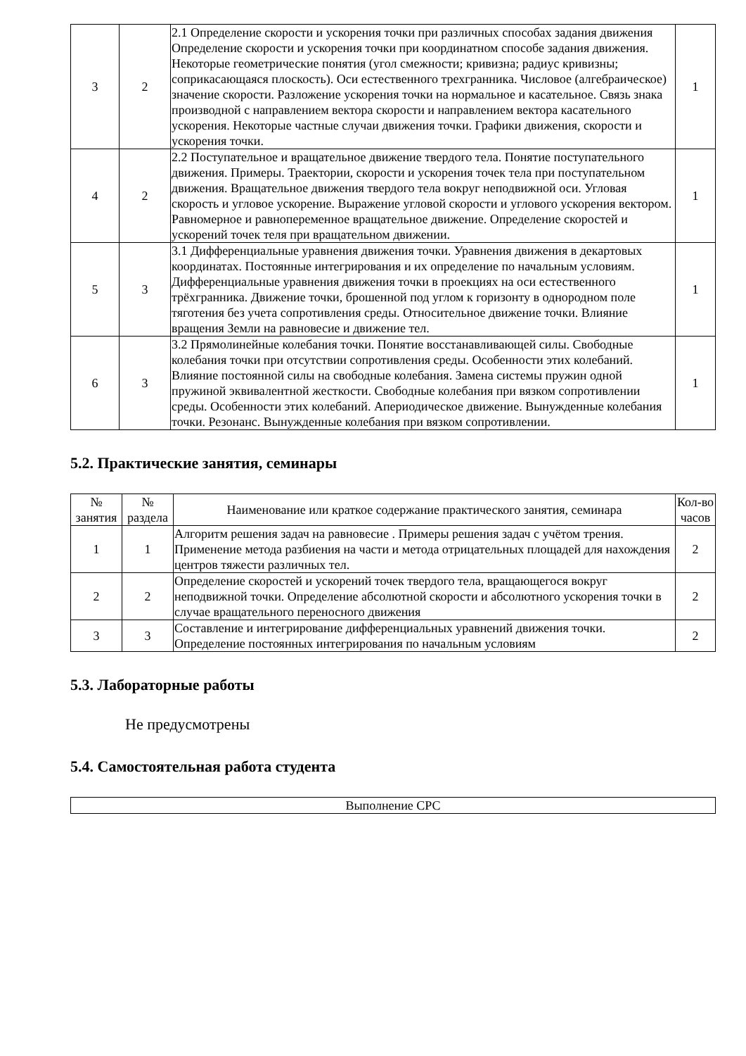| 3 | 2 | 2.1 Определение скорости и ускорения точки при различных способах задания движения Определение скорости и ускорения точки при координатном способе задания движения. Некоторые геометрические понятия (угол смежности; кривизна; радиус кривизны; соприкасающаяся плоскость). Оси естественного трехгранника. Числовое (алгебраическое) значение скорости. Разложение ускорения точки на нормальное и касательное. Связь знака производной с направлением вектора скорости и направлением вектора касательного ускорения. Некоторые частные случаи движения точки. Графики движения, скорости и ускорения точки. | 1 |
| 4 | 2 | 2.2 Поступательное и вращательное движение твердого тела. Понятие поступательного движения. Примеры. Траектории, скорости и ускорения точек тела при поступательном движения. Вращательное движения твердого тела вокруг неподвижной оси. Угловая скорость и угловое ускорение. Выражение угловой скорости и углового ускорения вектором. Равномерное и равнопеременное вращательное движение. Определение скоростей и ускорений точек теля при вращательном движении. | 1 |
| 5 | 3 | 3.1 Дифференциальные уравнения движения точки. Уравнения движения в декартовых координатах. Постоянные интегрирования и их определение по начальным условиям. Дифференциальные уравнения движения точки в проекциях на оси естественного трёхгранника. Движение точки, брошенной под углом к горизонту в однородном поле тяготения без учета сопротивления среды. Относительное движение точки. Влияние вращения Земли на равновесие и движение тел. | 1 |
| 6 | 3 | 3.2 Прямолинейные колебания точки. Понятие восстанавливающей силы. Свободные колебания точки при отсутствии сопротивления среды. Особенности этих колебаний. Влияние постоянной силы на свободные колебания. Замена системы пружин одной пружиной эквивалентной жесткости. Свободные колебания при вязком сопротивлении среды. Особенности этих колебаний. Апериодическое движение. Вынужденные колебания точки. Резонанс. Вынужденные колебания при вязком сопротивлении. | 1 |
5.2. Практические занятия, семинары
| № занятия | № раздела | Наименование или краткое содержание практического занятия, семинара | Кол-во часов |
| --- | --- | --- | --- |
| 1 | 1 | Алгоритм решения задач на равновесие . Примеры решения задач с учётом трения. Применение метода разбиения на части и метода отрицательных площадей для нахождения центров тяжести различных тел. | 2 |
| 2 | 2 | Определение скоростей и ускорений точек твердого тела, вращающегося вокруг неподвижной точки. Определение абсолютной скорости и абсолютного ускорения точки в случае вращательного переносного движения | 2 |
| 3 | 3 | Составление и интегрирование дифференциальных уравнений движения точки. Определение постоянных интегрирования по начальным условиям | 2 |
5.3. Лабораторные работы
Не предусмотрены
5.4. Самостоятельная работа студента
| Выполнение СРС |